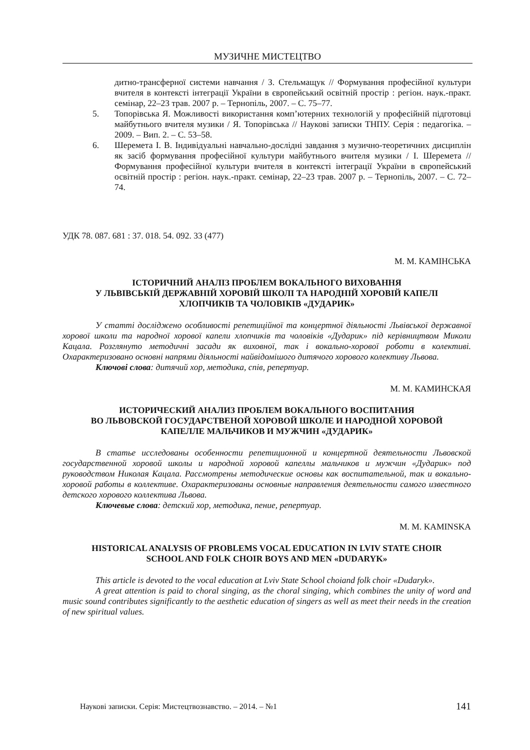МУЗИЧНЕ МИСТЕЦТВО
дитно-трансферної системи навчання / З. Стельмащук // Формування професійної культури вчителя в контексті інтеграції України в європейський освітній простір : регіон. наук.-практ. семінар, 22–23 трав. 2007 р. – Тернопіль, 2007. – С. 75–77.
5. Топорівська Я. Можливості використання комп’ютерних технологій у професійній підготовці майбутнього вчителя музики / Я. Топорівська // Наукові записки ТНПУ. Серія : педагогіка. – 2009. – Вип. 2. – С. 53–58.
6. Шеремета І. В. Індивідуальні навчально-дослідні завдання з музично-теоретичних дисциплін як засіб формування професійної культури майбутнього вчителя музики / І. Шеремета // Формування професійної культури вчителя в контексті інтеграції України в європейський освітній простір : регіон. наук.-практ. семінар, 22–23 трав. 2007 р. – Тернопіль, 2007. – С. 72–74.
УДК 78. 087. 681 : 37. 018. 54. 092. 33 (477)
М. М. КАМІНСЬКА
ІСТОРИЧНИЙ АНАЛІЗ ПРОБЛЕМ ВОКАЛЬНОГО ВИХОВАННЯ
У ЛЬВІВСЬКІЙ ДЕРЖАВНІЙ ХОРОВІЙ ШКОЛІ ТА НАРОДНІЙ ХОРОВІЙ КАПЕЛІ
ХЛОПЧИКІВ ТА ЧОЛОВІКІВ «ДУДАРИК»
У статті досліджено особливості репетиційної та концертної діяльності Львівської державної хорової школи та народної хорової капели хлопчиків та чоловіків «Дударик» під керівництвом Миколи Кацала. Розглянуто методичні засади як виховної, так і вокально-хорової роботи в колективі. Охарактеризовано основні напрями діяльності найвідомішого дитячого хорового колективу Львова.
Ключові слова: дитячий хор, методика, спів, репертуар.
М. М. КАМИНСКАЯ
ИСТОРИЧЕСКИЙ АНАЛИЗ ПРОБЛЕМ ВОКАЛЬНОГО ВОСПИТАНИЯ
ВО ЛЬВОВСКОЙ ГОСУДАРСТВЕНОЙ ХОРОВОЙ ШКОЛЕ И НАРОДНОЙ ХОРОВОЙ
КАПЕЛЛЕ МАЛЬЧИКОВ И МУЖЧИН «ДУДАРИК»
В статье исследованы особенности репетиционной и концертной деятельности Львовской государственной хоровой школы и народной хоровой капеллы мальчиков и мужчин «Дударик» под руководством Николая Кацала. Рассмотрены методические основы как воспитательной, так и вокально-хоровой работы в коллективе. Охарактеризованы основные направления деятельности самого известного детского хорового коллектива Львова.
Ключевые слова: детский хор, методика, пение, репертуар.
M. M. KAMINSKA
HISTORICAL ANALYSIS OF PROBLEMS VOCAL EDUCATION IN LVIV STATE CHOIR
SCHOOL AND FOLK CHOIR BOYS AND MEN «DUDARYK»
This article is devoted to the vocal education at Lviv State School choiand folk choir «Dudaryk».
A great attention is paid to choral singing, as the choral singing, which combines the unity of word and music sound contributes significantly to the aesthetic education of singers as well as meet their needs in the creation of new spiritual values.
Наукові записки. Серія: Мистецтвознавство. – 2014. – №1 141